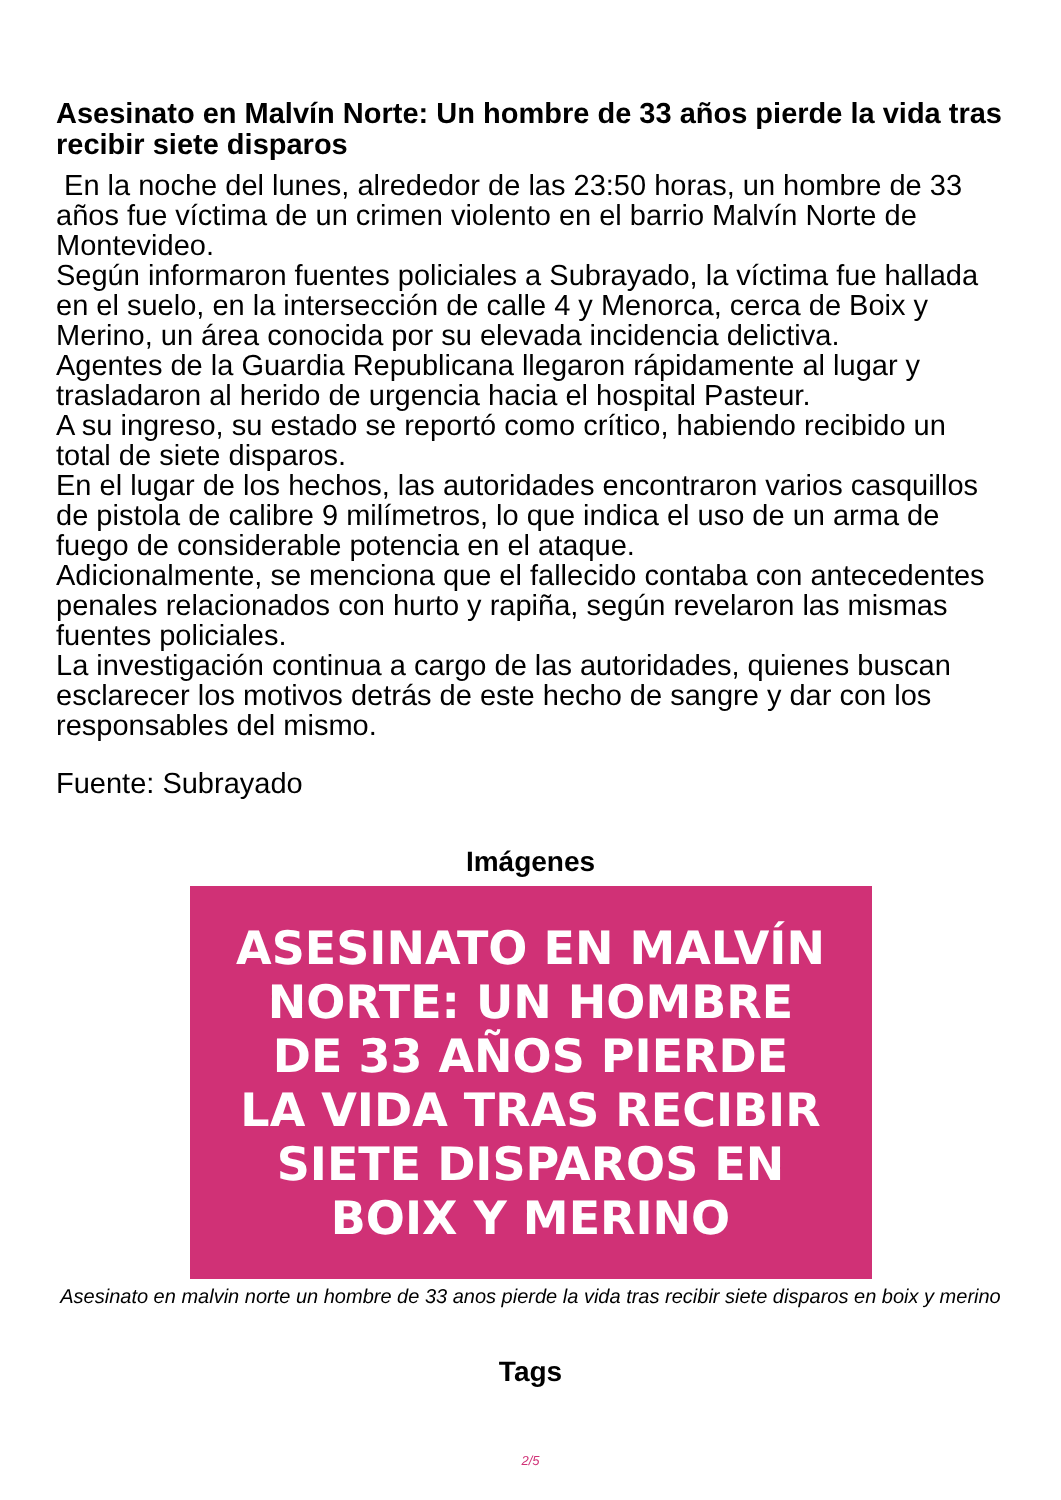Asesinato en Malvín Norte: Un hombre de 33 años pierde la vida tras recibir siete disparos
En la noche del lunes, alrededor de las 23:50 horas, un hombre de 33 años fue víctima de un crimen violento en el barrio Malvín Norte de Montevideo.
Según informaron fuentes policiales a Subrayado, la víctima fue hallada en el suelo, en la intersección de calle 4 y Menorca, cerca de Boix y Merino, un área conocida por su elevada incidencia delictiva.
Agentes de la Guardia Republicana llegaron rápidamente al lugar y trasladaron al herido de urgencia hacia el hospital Pasteur.
A su ingreso, su estado se reportó como crítico, habiendo recibido un total de siete disparos.
En el lugar de los hechos, las autoridades encontraron varios casquillos de pistola de calibre 9 milímetros, lo que indica el uso de un arma de fuego de considerable potencia en el ataque.
Adicionalmente, se menciona que el fallecido contaba con antecedentes penales relacionados con hurto y rapiña, según revelaron las mismas fuentes policiales.
La investigación continua a cargo de las autoridades, quienes buscan esclarecer los motivos detrás de este hecho de sangre y dar con los responsables del mismo.
Fuente: Subrayado
Imágenes
ASESINATO EN MALVÍN
NORTE: UN HOMBRE
DE 33 AÑOS PIERDE
LA VIDA TRAS RECIBIR
SIETE DISPAROS EN
BOIX Y MERINO
Asesinato en malvin norte un hombre de 33 anos pierde la vida tras recibir siete disparos en boix y merino
Tags
2/5